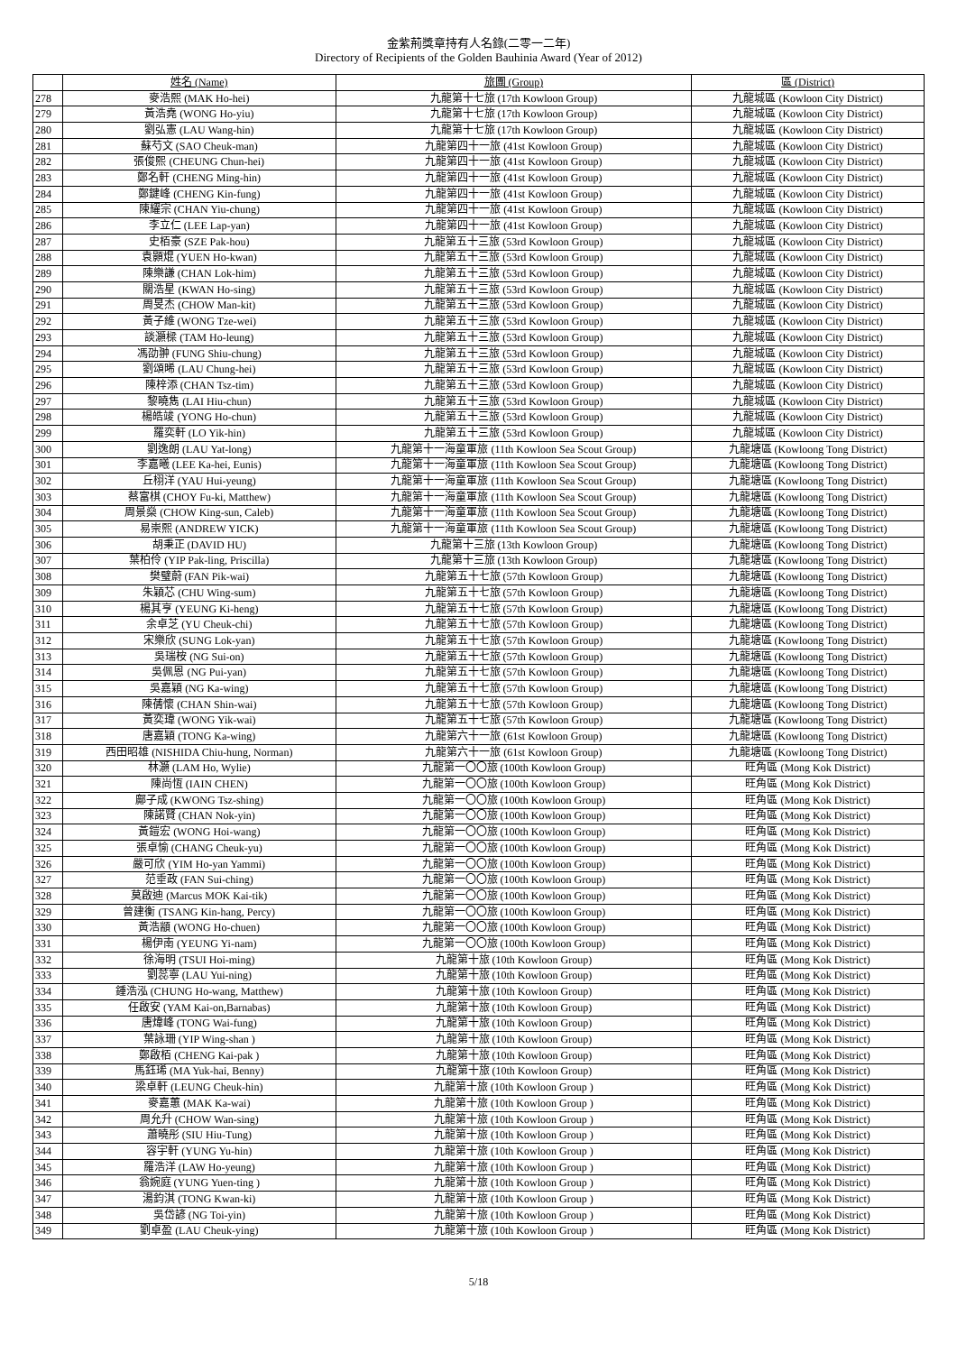金紫荊獎章持有人名錄(二零一二年)
Directory of Recipients of the Golden Bauhinia Award (Year of 2012)
| | 姓名 (Name) | 旅團 (Group) | 區 (District) |
| --- | --- | --- | --- |
| 278 | 麥浩熙 (MAK Ho-hei) | 九龍第十七旅 (17th Kowloon Group) | 九龍城區 (Kowloon City District) |
| 279 | 黃浩堯 (WONG Ho-yiu) | 九龍第十七旅 (17th Kowloon Group) | 九龍城區 (Kowloon City District) |
| 280 | 劉弘憲 (LAU Wang-hin) | 九龍第十七旅 (17th Kowloon Group) | 九龍城區 (Kowloon City District) |
| 281 | 蘇芍文 (SAO Cheuk-man) | 九龍第四十一旅 (41st Kowloon Group) | 九龍城區 (Kowloon City District) |
| 282 | 張俊熙 (CHEUNG Chun-hei) | 九龍第四十一旅 (41st Kowloon Group) | 九龍城區 (Kowloon City District) |
| 283 | 鄭名軒 (CHENG Ming-hin) | 九龍第四十一旅 (41st Kowloon Group) | 九龍城區 (Kowloon City District) |
| 284 | 鄭鍵峰 (CHENG Kin-fung) | 九龍第四十一旅 (41st Kowloon Group) | 九龍城區 (Kowloon City District) |
| 285 | 陳耀宗 (CHAN Yiu-chung) | 九龍第四十一旅 (41st Kowloon Group) | 九龍城區 (Kowloon City District) |
| 286 | 李立仁 (LEE Lap-yan) | 九龍第四十一旅 (41st Kowloon Group) | 九龍城區 (Kowloon City District) |
| 287 | 史栢豪 (SZE Pak-hou) | 九龍第五十三旅 (53rd Kowloon Group) | 九龍城區 (Kowloon City District) |
| 288 | 袁顥焜 (YUEN Ho-kwan) | 九龍第五十三旅 (53rd Kowloon Group) | 九龍城區 (Kowloon City District) |
| 289 | 陳樂謙 (CHAN Lok-him) | 九龍第五十三旅 (53rd Kowloon Group) | 九龍城區 (Kowloon City District) |
| 290 | 關浩星 (KWAN Ho-sing) | 九龍第五十三旅 (53rd Kowloon Group) | 九龍城區 (Kowloon City District) |
| 291 | 周旻杰 (CHOW Man-kit) | 九龍第五十三旅 (53rd Kowloon Group) | 九龍城區 (Kowloon City District) |
| 292 | 黃子維 (WONG Tze-wei) | 九龍第五十三旅 (53rd Kowloon Group) | 九龍城區 (Kowloon City District) |
| 293 | 談灝樑 (TAM Ho-leung) | 九龍第五十三旅 (53rd Kowloon Group) | 九龍城區 (Kowloon City District) |
| 294 | 馮劭翀 (FUNG Shiu-chung) | 九龍第五十三旅 (53rd Kowloon Group) | 九龍城區 (Kowloon City District) |
| 295 | 劉頌晞 (LAU Chung-hei) | 九龍第五十三旅 (53rd Kowloon Group) | 九龍城區 (Kowloon City District) |
| 296 | 陳梓添 (CHAN Tsz-tim) | 九龍第五十三旅 (53rd Kowloon Group) | 九龍城區 (Kowloon City District) |
| 297 | 黎曉雋 (LAI Hiu-chun) | 九龍第五十三旅 (53rd Kowloon Group) | 九龍城區 (Kowloon City District) |
| 298 | 楊皓竣 (YONG Ho-chun) | 九龍第五十三旅 (53rd Kowloon Group) | 九龍城區 (Kowloon City District) |
| 299 | 羅奕軒 (LO Yik-hin) | 九龍第五十三旅 (53rd Kowloon Group) | 九龍城區 (Kowloon City District) |
| 300 | 劉逸朗 (LAU Yat-long) | 九龍第十一海童軍旅 (11th Kowloon Sea Scout Group) | 九龍塘區 (Kowloong Tong District) |
| 301 | 李嘉曦 (LEE Ka-hei, Eunis) | 九龍第十一海童軍旅 (11th Kowloon Sea Scout Group) | 九龍塘區 (Kowloong Tong District) |
| 302 | 丘栩洋 (YAU Hui-yeung) | 九龍第十一海童軍旅 (11th Kowloon Sea Scout Group) | 九龍塘區 (Kowloong Tong District) |
| 303 | 蔡富棋 (CHOY Fu-ki, Matthew) | 九龍第十一海童軍旅 (11th Kowloon Sea Scout Group) | 九龍塘區 (Kowloong Tong District) |
| 304 | 周景燊 (CHOW King-sun, Caleb) | 九龍第十一海童軍旅 (11th Kowloon Sea Scout Group) | 九龍塘區 (Kowloong Tong District) |
| 305 | 易崇熙 (ANDREW YICK) | 九龍第十一海童軍旅 (11th Kowloon Sea Scout Group) | 九龍塘區 (Kowloong Tong District) |
| 306 | 胡秉正 (DAVID HU) | 九龍第十三旅 (13th Kowloon Group) | 九龍塘區 (Kowloong Tong District) |
| 307 | 葉柏伶 (YIP Pak-ling, Priscilla) | 九龍第十三旅 (13th Kowloon Group) | 九龍塘區 (Kowloong Tong District) |
| 308 | 樊璧蔚 (FAN Pik-wai) | 九龍第五十七旅 (57th Kowloon Group) | 九龍塘區 (Kowloong Tong District) |
| 309 | 朱穎芯 (CHU Wing-sum) | 九龍第五十七旅 (57th Kowloon Group) | 九龍塘區 (Kowloong Tong District) |
| 310 | 楊其亨 (YEUNG Ki-heng) | 九龍第五十七旅 (57th Kowloon Group) | 九龍塘區 (Kowloong Tong District) |
| 311 | 余卓芝 (YU Cheuk-chi) | 九龍第五十七旅 (57th Kowloon Group) | 九龍塘區 (Kowloong Tong District) |
| 312 | 宋樂欣 (SUNG Lok-yan) | 九龍第五十七旅 (57th Kowloon Group) | 九龍塘區 (Kowloong Tong District) |
| 313 | 吳瑞桉 (NG Sui-on) | 九龍第五十七旅 (57th Kowloon Group) | 九龍塘區 (Kowloong Tong District) |
| 314 | 吳佩恩 (NG Pui-yan) | 九龍第五十七旅 (57th Kowloon Group) | 九龍塘區 (Kowloong Tong District) |
| 315 | 吳嘉穎 (NG Ka-wing) | 九龍第五十七旅 (57th Kowloon Group) | 九龍塘區 (Kowloong Tong District) |
| 316 | 陳蒨懷 (CHAN Shin-wai) | 九龍第五十七旅 (57th Kowloon Group) | 九龍塘區 (Kowloong Tong District) |
| 317 | 黃奕瑋 (WONG Yik-wai) | 九龍第五十七旅 (57th Kowloon Group) | 九龍塘區 (Kowloong Tong District) |
| 318 | 唐嘉穎 (TONG Ka-wing) | 九龍第六十一旅 (61st Kowloon Group) | 九龍塘區 (Kowloong Tong District) |
| 319 | 西田昭雄 (NISHIDA Chiu-hung, Norman) | 九龍第六十一旅 (61st Kowloon Group) | 九龍塘區 (Kowloong Tong District) |
| 320 | 林灝 (LAM Ho, Wylie) | 九龍第一〇〇旅 (100th Kowloon Group) | 旺角區 (Mong Kok District) |
| 321 | 陳尚恆 (IAIN CHEN) | 九龍第一〇〇旅 (100th Kowloon Group) | 旺角區 (Mong Kok District) |
| 322 | 鄺子成 (KWONG Tsz-shing) | 九龍第一〇〇旅 (100th Kowloon Group) | 旺角區 (Mong Kok District) |
| 323 | 陳諾賢 (CHAN Nok-yin) | 九龍第一〇〇旅 (100th Kowloon Group) | 旺角區 (Mong Kok District) |
| 324 | 黃鎧宏 (WONG Hoi-wang) | 九龍第一〇〇旅 (100th Kowloon Group) | 旺角區 (Mong Kok District) |
| 325 | 張卓愉 (CHANG Cheuk-yu) | 九龍第一〇〇旅 (100th Kowloon Group) | 旺角區 (Mong Kok District) |
| 326 | 嚴可欣 (YIM Ho-yan Yammi) | 九龍第一〇〇旅 (100th Kowloon Group) | 旺角區 (Mong Kok District) |
| 327 | 范垂政 (FAN Sui-ching) | 九龍第一〇〇旅 (100th Kowloon Group) | 旺角區 (Mong Kok District) |
| 328 | 莫啟迪 (Marcus MOK Kai-tik) | 九龍第一〇〇旅 (100th Kowloon Group) | 旺角區 (Mong Kok District) |
| 329 | 曾建衡 (TSANG Kin-hang, Percy) | 九龍第一〇〇旅 (100th Kowloon Group) | 旺角區 (Mong Kok District) |
| 330 | 黃浩顓 (WONG Ho-chuen) | 九龍第一〇〇旅 (100th Kowloon Group) | 旺角區 (Mong Kok District) |
| 331 | 楊伊南 (YEUNG Yi-nam) | 九龍第一〇〇旅 (100th Kowloon Group) | 旺角區 (Mong Kok District) |
| 332 | 徐海明 (TSUI Hoi-ming) | 九龍第十旅 (10th Kowloon Group) | 旺角區 (Mong Kok District) |
| 333 | 劉蕊寧 (LAU Yui-ning) | 九龍第十旅 (10th Kowloon Group) | 旺角區 (Mong Kok District) |
| 334 | 鍾浩泓 (CHUNG Ho-wang, Matthew) | 九龍第十旅 (10th Kowloon Group) | 旺角區 (Mong Kok District) |
| 335 | 任啟安 (YAM Kai-on,Barnabas) | 九龍第十旅 (10th Kowloon Group) | 旺角區 (Mong Kok District) |
| 336 | 唐煒峰 (TONG Wai-fung) | 九龍第十旅 (10th Kowloon Group) | 旺角區 (Mong Kok District) |
| 337 | 葉詠珊 (YIP Wing-shan ) | 九龍第十旅 (10th Kowloon Group) | 旺角區 (Mong Kok District) |
| 338 | 鄭啟栢 (CHENG Kai-pak ) | 九龍第十旅 (10th Kowloon Group) | 旺角區 (Mong Kok District) |
| 339 | 馬鈺琋 (MA Yuk-hai, Benny) | 九龍第十旅 (10th Kowloon Group) | 旺角區 (Mong Kok District) |
| 340 | 梁卓軒 (LEUNG Cheuk-hin) | 九龍第十旅 (10th Kowloon Group ) | 旺角區 (Mong Kok District) |
| 341 | 麥嘉蕙 (MAK Ka-wai) | 九龍第十旅 (10th Kowloon Group ) | 旺角區 (Mong Kok District) |
| 342 | 周允升 (CHOW Wan-sing) | 九龍第十旅 (10th Kowloon Group ) | 旺角區 (Mong Kok District) |
| 343 | 蕭曉彤 (SIU Hiu-Tung) | 九龍第十旅 (10th Kowloon Group ) | 旺角區 (Mong Kok District) |
| 344 | 容宇軒 (YUNG Yu-hin) | 九龍第十旅 (10th Kowloon Group ) | 旺角區 (Mong Kok District) |
| 345 | 羅浩洋 (LAW Ho-yeung) | 九龍第十旅 (10th Kowloon Group ) | 旺角區 (Mong Kok District) |
| 346 | 翁婉庭 (YUNG Yuen-ting ) | 九龍第十旅 (10th Kowloon Group ) | 旺角區 (Mong Kok District) |
| 347 | 湯鈞淇 (TONG Kwan-ki) | 九龍第十旅 (10th Kowloon Group ) | 旺角區 (Mong Kok District) |
| 348 | 吳岱諺 (NG Toi-yin) | 九龍第十旅 (10th Kowloon Group ) | 旺角區 (Mong Kok District) |
| 349 | 劉卓盈 (LAU Cheuk-ying) | 九龍第十旅 (10th Kowloon Group ) | 旺角區 (Mong Kok District) |
5/18